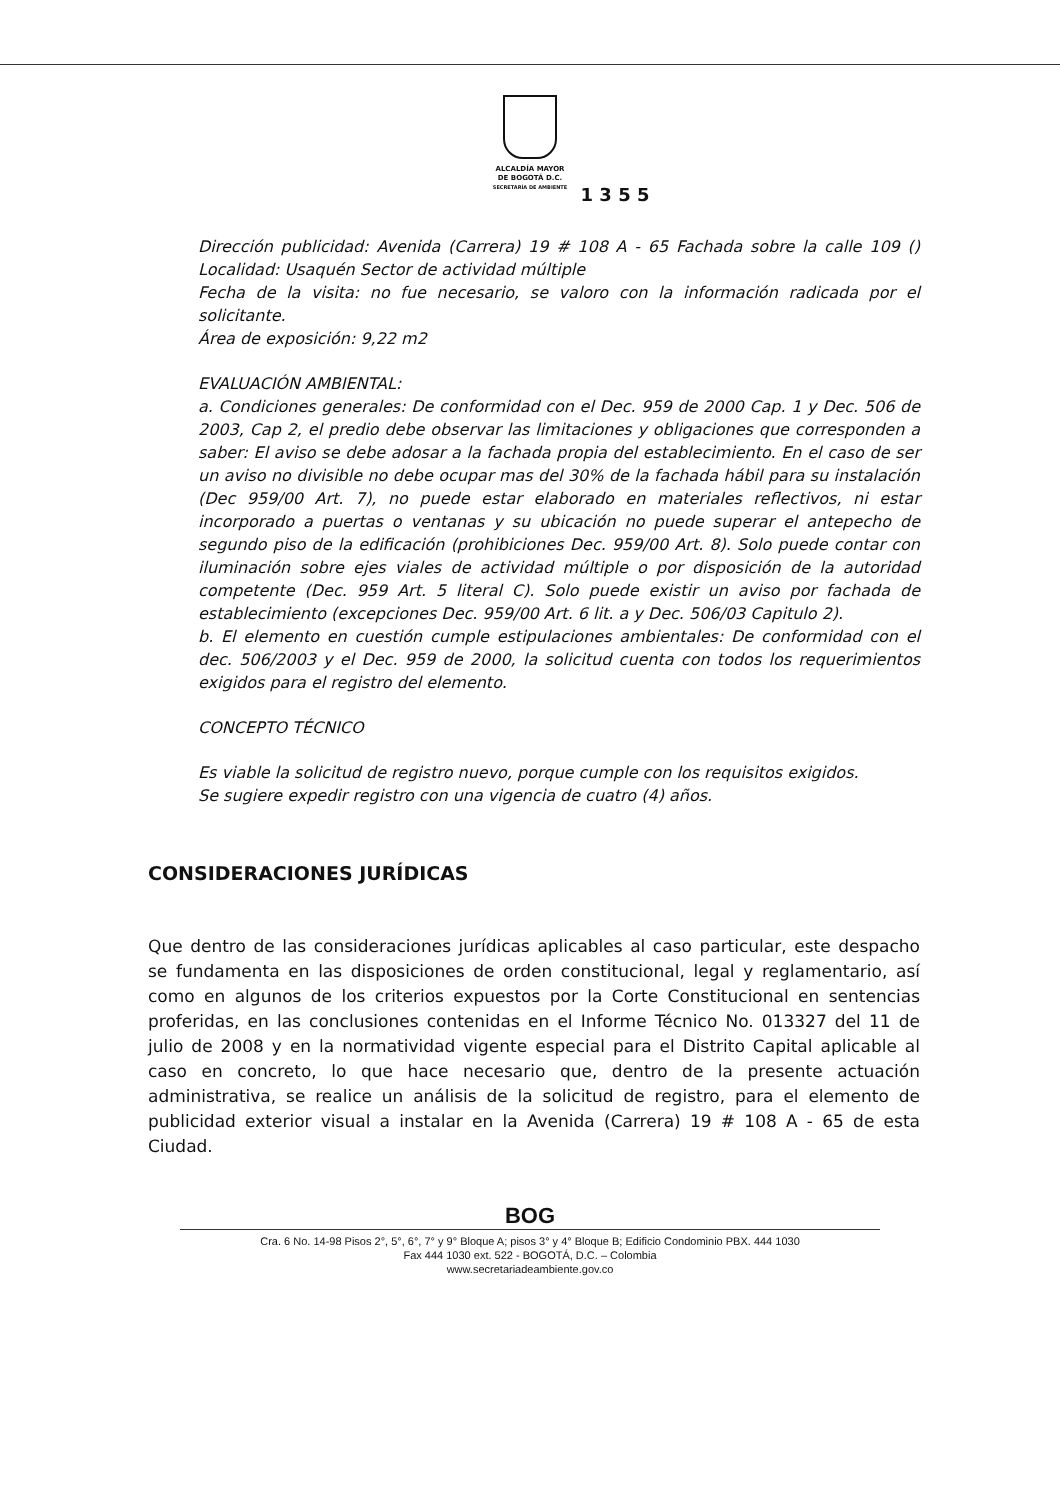ALCALDÍA MAYOR
DE BOGOTÁ D.C.
SECRETARÍA DE AMBIENTE
1 3 5 5
Dirección publicidad: Avenida (Carrera) 19 # 108 A - 65 Fachada sobre la calle 109 () Localidad: Usaquén Sector de actividad múltiple
Fecha de la visita: no fue necesario, se valoro con la información radicada por el solicitante.
Área de exposición: 9,22 m2
EVALUACIÓN AMBIENTAL:
a. Condiciones generales: De conformidad con el Dec. 959 de 2000 Cap. 1 y Dec. 506 de 2003, Cap 2, el predio debe observar las limitaciones y obligaciones que corresponden a saber: El aviso se debe adosar a la fachada propia del establecimiento. En el caso de ser un aviso no divisible no debe ocupar mas del 30% de la fachada hábil para su instalación (Dec 959/00 Art. 7), no puede estar elaborado en materiales reflectivos, ni estar incorporado a puertas o ventanas y su ubicación no puede superar el antepecho de segundo piso de la edificación (prohibiciones Dec. 959/00 Art. 8). Solo puede contar con iluminación sobre ejes viales de actividad múltiple o por disposición de la autoridad competente (Dec. 959 Art. 5 literal C). Solo puede existir un aviso por fachada de establecimiento (excepciones Dec. 959/00 Art. 6 lit. a y Dec. 506/03 Capitulo 2).
b. El elemento en cuestión cumple estipulaciones ambientales: De conformidad con el dec. 506/2003 y el Dec. 959 de 2000, la solicitud cuenta con todos los requerimientos exigidos para el registro del elemento.
CONCEPTO TÉCNICO
Es viable la solicitud de registro nuevo, porque cumple con los requisitos exigidos.
Se sugiere expedir registro con una vigencia de cuatro (4) años.
CONSIDERACIONES JURÍDICAS
Que dentro de las consideraciones jurídicas aplicables al caso particular, este despacho se fundamenta en las disposiciones de orden constitucional, legal y reglamentario, así como en algunos de los criterios expuestos por la Corte Constitucional en sentencias proferidas, en las conclusiones contenidas en el Informe Técnico No. 013327 del 11 de julio de 2008 y en la normatividad vigente especial para el Distrito Capital aplicable al caso en concreto, lo que hace necesario que, dentro de la presente actuación administrativa, se realice un análisis de la solicitud de registro, para el elemento de publicidad exterior visual a instalar en la Avenida (Carrera) 19 # 108 A - 65 de esta Ciudad.
BOG
Cra. 6 No. 14-98 Pisos 2°, 5°, 6°, 7° y 9° Bloque A; pisos 3° y 4° Bloque B; Edificio Condominio PBX. 444 1030
Fax 444 1030 ext. 522 - BOGOTÁ, D.C. – Colombia
www.secretariadeambiente.gov.co